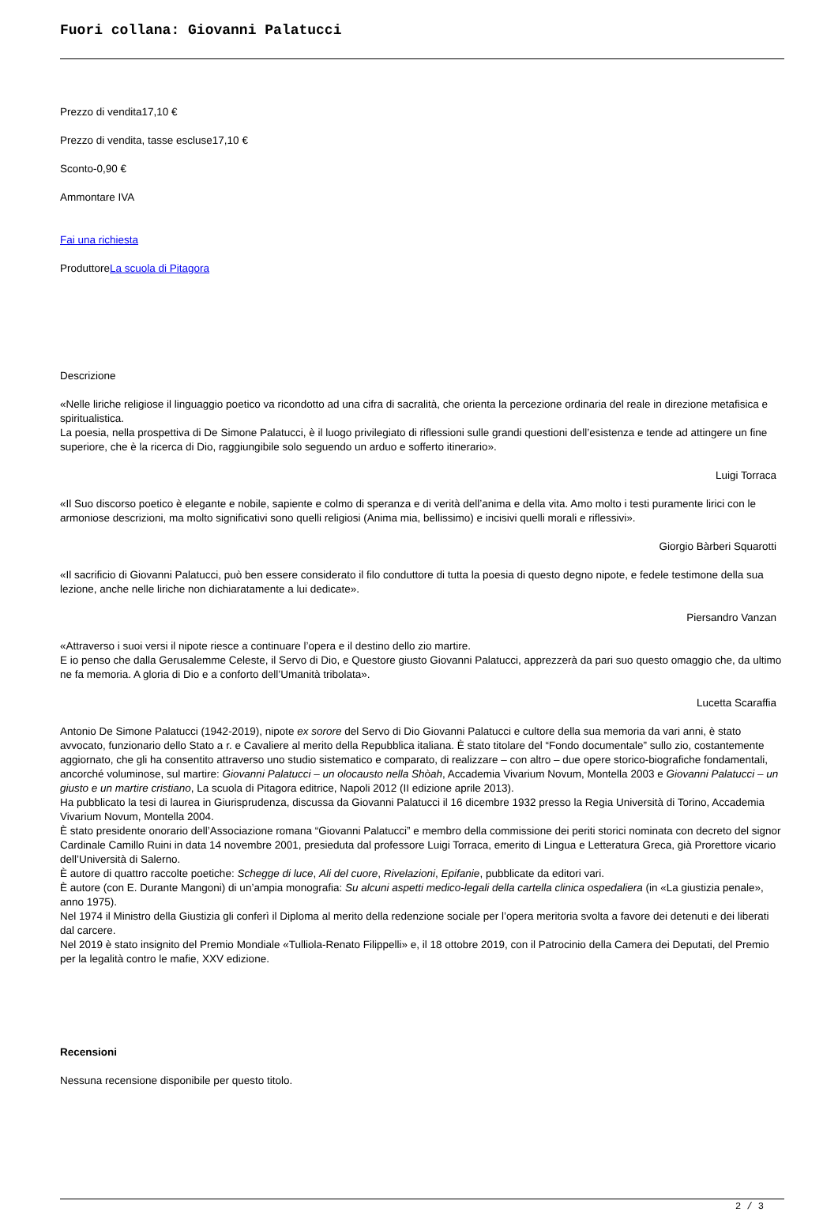Fuori collana: Giovanni Palatucci
Prezzo di vendita17,10 €
Prezzo di vendita, tasse escluse17,10 €
Sconto-0,90 €
Ammontare IVA
Fai una richiesta
ProduttoreLa scuola di Pitagora
Descrizione
«Nelle liriche religiose il linguaggio poetico va ricondotto ad una cifra di sacralità, che orienta la percezione ordinaria del reale in direzione metafisica e spiritualistica.
La poesia, nella prospettiva di De Simone Palatucci, è il luogo privilegiato di riflessioni sulle grandi questioni dell’esistenza e tende ad attingere un fine superiore, che è la ricerca di Dio, raggiungibile solo seguendo un arduo e sofferto itinerario».
Luigi Torraca
«Il Suo discorso poetico è elegante e nobile, sapiente e colmo di speranza e di verità dell’anima e della vita. Amo molto i testi puramente lirici con le armoniose descrizioni, ma molto significativi sono quelli religiosi (Anima mia, bellissimo) e incisivi quelli morali e riflessivi».
Giorgio Bàrberi Squarotti
«Il sacrificio di Giovanni Palatucci, può ben essere considerato il filo conduttore di tutta la poesia di questo degno nipote, e fedele testimone della sua lezione, anche nelle liriche non dichiaratamente a lui dedicate».
Piersandro Vanzan
«Attraverso i suoi versi il nipote riesce a continuare l’opera e il destino dello zio martire.
E io penso che dalla Gerusalemme Celeste, il Servo di Dio, e Questore giusto Giovanni Palatucci, apprezzerà da pari suo questo omaggio che, da ultimo ne fa memoria. A gloria di Dio e a conforto dell’Umanità tribolata».
Lucetta Scaraffia
Antonio De Simone Palatucci (1942-2019), nipote ex sorore del Servo di Dio Giovanni Palatucci e cultore della sua memoria da vari anni, è stato avvocato, funzionario dello Stato a r. e Cavaliere al merito della Repubblica italiana. È stato titolare del “Fondo documentale” sullo zio, costantemente aggiornato, che gli ha consentito attraverso uno studio sistematico e comparato, di realizzare – con altro – due opere storico-biografiche fondamentali, ancorché voluminose, sul martire: Giovanni Palatucci – un olocausto nella Shòah, Accademia Vivarium Novum, Montella 2003 e Giovanni Palatucci – un giusto e un martire cristiano, La scuola di Pitagora editrice, Napoli 2012 (II edizione aprile 2013).
Ha pubblicato la tesi di laurea in Giurisprudenza, discussa da Giovanni Palatucci il 16 dicembre 1932 presso la Regia Università di Torino, Accademia Vivarium Novum, Montella 2004.
È stato presidente onorario dell’Associazione romana “Giovanni Palatucci” e membro della commissione dei periti storici nominata con decreto del signor Cardinale Camillo Ruini in data 14 novembre 2001, presieduta dal professore Luigi Torraca, emerito di Lingua e Letteratura Greca, già Prorettore vicario dell’Università di Salerno.
È autore di quattro raccolte poetiche: Schegge di luce, Ali del cuore, Rivelazioni, Epifanie, pubblicate da editori vari.
È autore (con E. Durante Mangoni) di un’ampia monografia: Su alcuni aspetti medico-legali della cartella clinica ospedaliera (in «La giustizia penale», anno 1975).
Nel 1974 il Ministro della Giustizia gli conferì il Diploma al merito della redenzione sociale per l’opera meritoria svolta a favore dei detenuti e dei liberati dal carcere.
Nel 2019 è stato insignito del Premio Mondiale «Tulliola-Renato Filippelli» e, il 18 ottobre 2019, con il Patrocinio della Camera dei Deputati, del Premio per la legalità contro le mafie, XXV edizione.
Recensioni
Nessuna recensione disponibile per questo titolo.
2 / 3